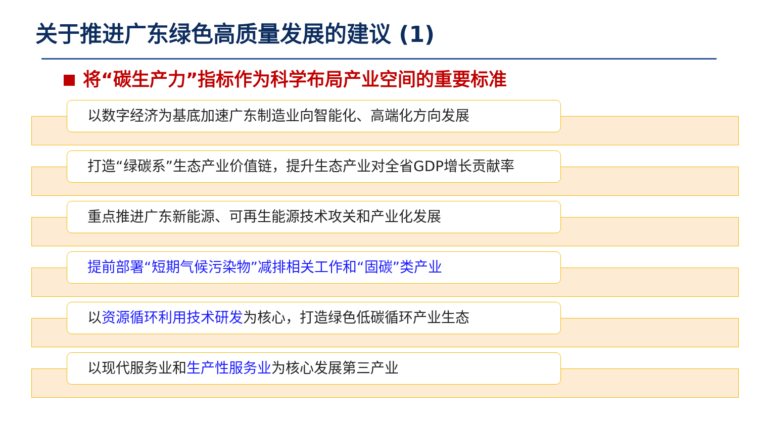关于推进广东绿色高质量发展的建议 (1)
将“碳生产力”指标作为科学布局产业空间的重要标准
以数字经济为基底加速广东制造业向智能化、高端化方向发展
打造“绿碳系”生态产业价值链，提升生态产业对全省GDP增长贡献率
重点推进广东新能源、可再生能源技术攻关和产业化发展
提前部署“短期气候污染物”减排相关工作和“固碳”类产业
以资源循环利用技术研发为核心，打造绿色低碳循环产业生态
以现代服务业和生产性服务业为核心发展第三产业